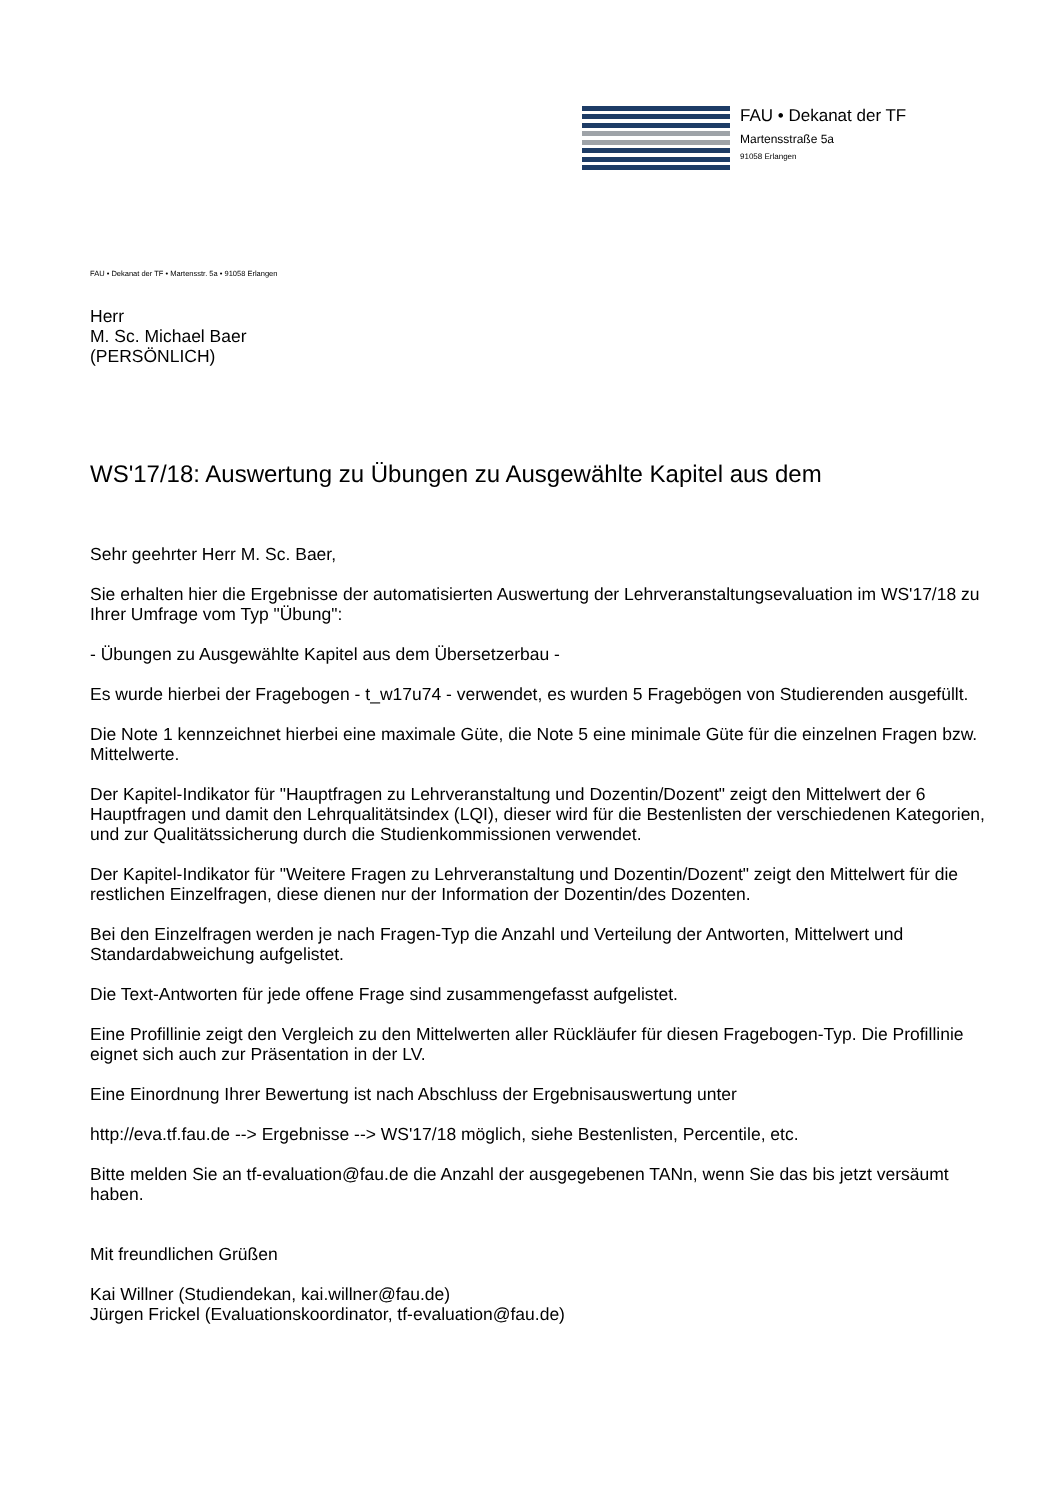FAU • Dekanat der TF
Martensstraße 5a
91058 Erlangen
FAU • Dekanat der TF • Martensstr. 5a • 91058 Erlangen
Herr
M. Sc. Michael Baer
(PERSÖNLICH)
WS'17/18: Auswertung zu Übungen zu Ausgewählte Kapitel aus dem
Sehr geehrter Herr M. Sc. Baer,
Sie erhalten hier die Ergebnisse der automatisierten Auswertung der Lehrveranstaltungsevaluation im WS'17/18 zu Ihrer Umfrage vom Typ "Übung":
- Übungen zu Ausgewählte Kapitel aus dem Übersetzerbau -
Es wurde hierbei der Fragebogen - t_w17u74 - verwendet, es wurden 5 Fragebögen von Studierenden ausgefüllt.
Die Note 1 kennzeichnet hierbei eine maximale Güte, die Note 5 eine minimale Güte für die einzelnen Fragen bzw. Mittelwerte.
Der Kapitel-Indikator für "Hauptfragen zu Lehrveranstaltung und Dozentin/Dozent" zeigt den Mittelwert der 6 Hauptfragen und damit den Lehrqualitätsindex (LQI), dieser wird für die Bestenlisten der verschiedenen Kategorien, und zur Qualitätssicherung durch die Studienkommissionen verwendet.
Der Kapitel-Indikator für "Weitere Fragen zu Lehrveranstaltung und Dozentin/Dozent" zeigt den Mittelwert für die restlichen Einzelfragen, diese dienen nur der Information der Dozentin/des Dozenten.
Bei den Einzelfragen werden je nach Fragen-Typ die Anzahl und Verteilung der Antworten, Mittelwert und Standardabweichung aufgelistet.
Die Text-Antworten für jede offene Frage sind zusammengefasst aufgelistet.
Eine Profillinie zeigt den Vergleich zu den Mittelwerten aller Rückläufer für diesen Fragebogen-Typ. Die Profillinie eignet sich auch zur Präsentation in der LV.
Eine Einordnung Ihrer Bewertung ist nach Abschluss der Ergebnisauswertung unter
http://eva.tf.fau.de --> Ergebnisse --> WS'17/18 möglich, siehe Bestenlisten, Percentile, etc.
Bitte melden Sie an tf-evaluation@fau.de die Anzahl der ausgegebenen TANn, wenn Sie das bis jetzt versäumt haben.
Mit freundlichen Grüßen
Kai Willner (Studiendekan, kai.willner@fau.de)
Jürgen Frickel (Evaluationskoordinator, tf-evaluation@fau.de)